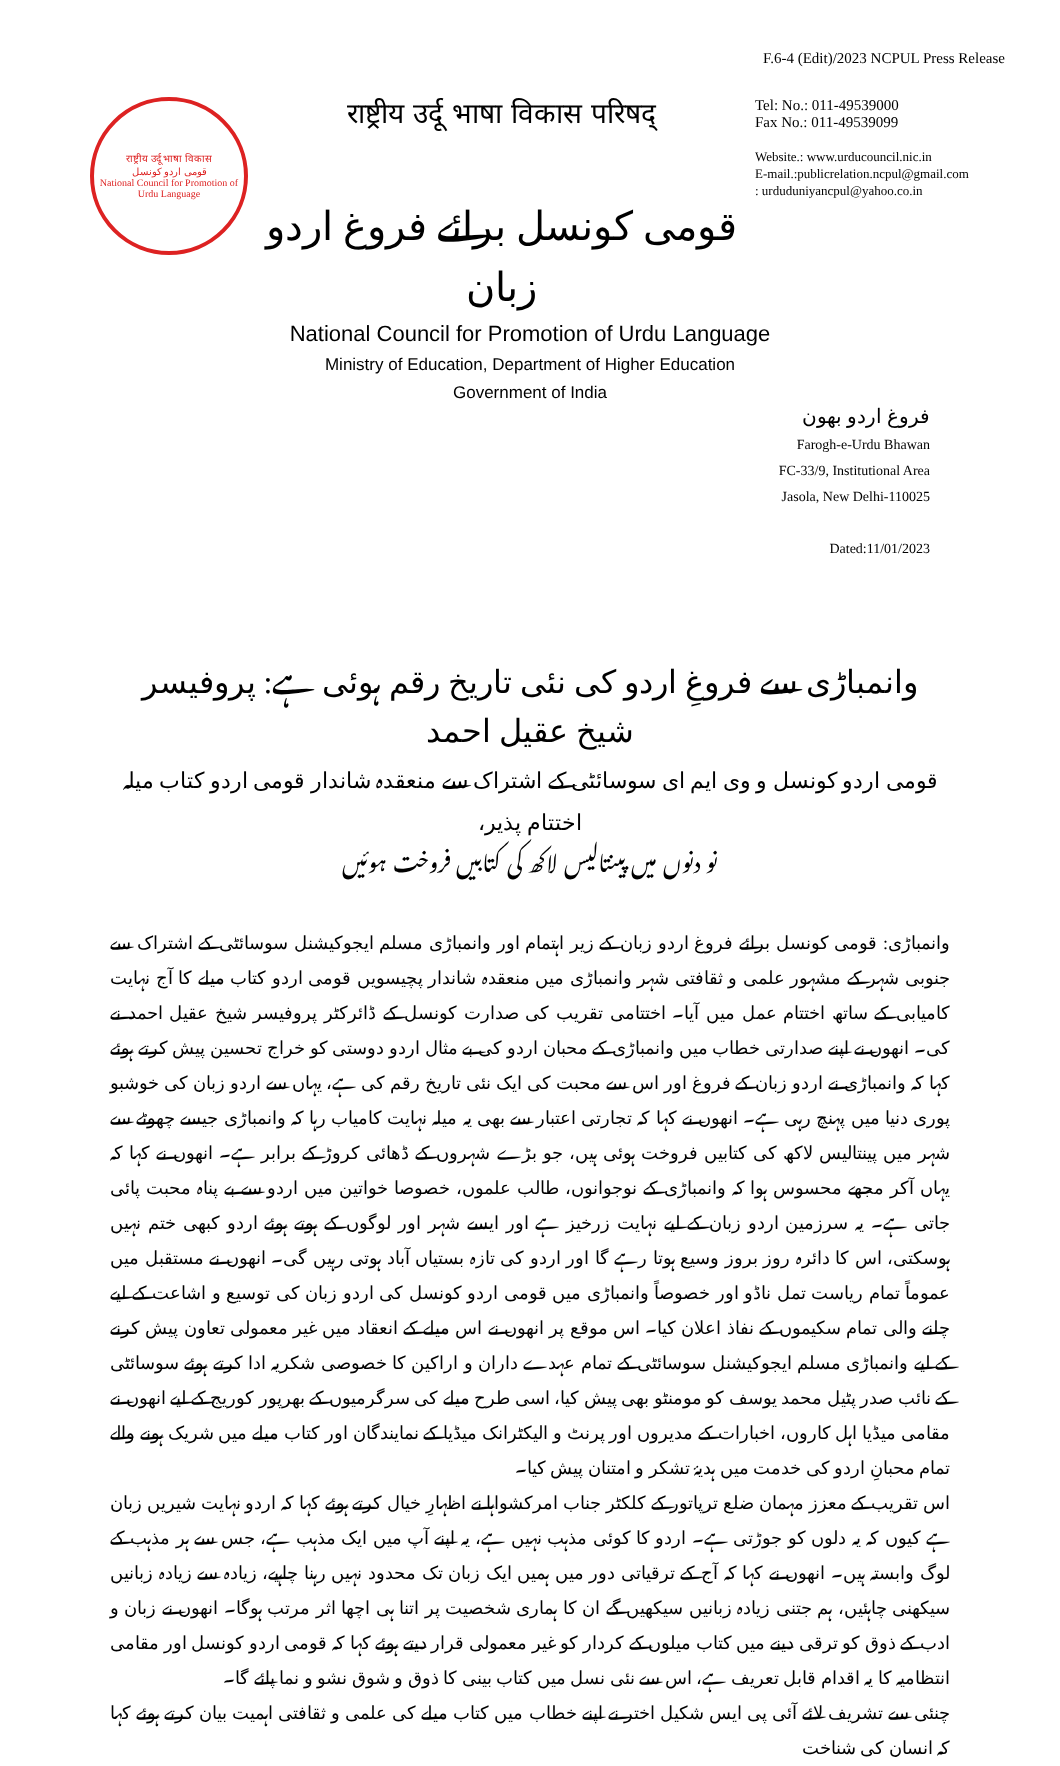F.6-4 (Edit)/2023 NCPUL Press Release
राष्ट्रीय उर्दू भाषा विकास
قومی اردو کونسل
National Council for Promotion of Urdu Language
राष्ट्रीय उर्दू भाषा विकास परिषद्
قومی کونسل برائے فروغ اردو زبان
Tel: No.: 011-49539000
Fax No.: 011-49539099
Website.: www.urducouncil.nic.in
E-mail.:publicrelation.ncpul@gmail.com
: urduduniyancpul@yahoo.co.in
National Council for Promotion of Urdu Language
Ministry of Education, Department of Higher Education
Government of India
فروغ اردو بھون
Farogh-e-Urdu Bhawan
FC-33/9, Institutional Area
Jasola, New Delhi-110025
Dated:11/01/2023
وانمباڑی سے فروغِ اردو کی نئی تاریخ رقم ہوئی ہے: پروفیسر شیخ عقیل احمد
قومی اردو کونسل و وی ایم ای سوسائٹی کے اشتراک سے منعقدہ شاندار قومی اردو کتاب میلہ اختتام پذیر،
نو دنوں میں پینتالیس لاکھ کی کتابیں فروخت ہوئیں
وانمباڑی: قومی کونسل برائے فروغ اردو زبان کے زیر اہتمام اور وانمباڑی مسلم ایجوکیشنل سوسائٹی کے اشتراک سے جنوبی شہر کے مشہور علمی و ثقافتی شہر وانمباڑی میں منعقدہ شاندار پچیسویں قومی اردو کتاب میلے کا آج نہایت کامیابی کے ساتھ اختتام عمل میں آیا۔ اختتامی تقریب کی صدارت کونسل کے ڈائرکٹر پروفیسر شیخ عقیل احمد نے کی۔ انھوں نے اپنے صدارتی خطاب میں وانمباڑی کے محبان اردو کی بے مثال اردو دوستی کو خراج تحسین پیش کرتے ہوئے کہا کہ وانمباڑی نے اردو زبان کے فروغ اور اس سے محبت کی ایک نئی تاریخ رقم کی ہے، یہاں سے اردو زبان کی خوشبو پوری دنیا میں پہنچ رہی ہے۔ انھوں نے کہا کہ تجارتی اعتبار سے بھی یہ میلہ نہایت کامیاب رہا کہ وانمباڑی جیسے چھوٹے سے شہر میں پینتالیس لاکھ کی کتابیں فروخت ہوئی ہیں، جو بڑے شہروں کے ڈھائی کروڑ کے برابر ہے۔ انھوں نے کہا کہ یہاں آکر مجھے محسوس ہوا کہ وانمباڑی کے نوجوانوں، طالب علموں، خصوصا خواتین میں اردو سے بے پناہ محبت پائی جاتی ہے۔ یہ سرزمین اردو زبان کے لیے نہایت زرخیز ہے اور ایسے شہر اور لوگوں کے ہوتے ہوئے اردو کبھی ختم نہیں ہوسکتی، اس کا دائرہ روز بروز وسیع ہوتا رہے گا اور اردو کی تازہ بستیاں آباد ہوتی رہیں گی۔ انھوں نے مستقبل میں عموماً تمام ریاست تمل ناڈو اور خصوصاً وانمباڑی میں قومی اردو کونسل کی اردو زبان کی توسیع و اشاعت کے لیے چلنے والی تمام سکیموں کے نفاذ اعلان کیا۔ اس موقع پر انھوں نے اس میلے کے انعقاد میں غیر معمولی تعاون پیش کرنے کے لیے وانمباڑی مسلم ایجوکیشنل سوسائٹی کے تمام عہدے داران و اراکین کا خصوصی شکریہ ادا کرتے ہوئے سوسائٹی کے نائب صدر پٹیل محمد یوسف کو مومنٹو بھی پیش کیا، اسی طرح میلے کی سرگرمیوں کے بھرپور کوریج کے لیے انھوں نے مقامی میڈیا اہل کاروں، اخبارات کے مدیروں اور پرنٹ و الیکٹرانک میڈیا کے نمایندگان اور کتاب میلے میں شریک ہونے والے تمام محبانِ اردو کی خدمت میں ہدیۂ تشکر و امتنان پیش کیا۔
اس تقریب کے معزز مہمان ضلع ترپاتور کے کلکٹر جناب امرکشواہا نے اظہارِ خیال کرتے ہوئے کہا کہ اردو نہایت شیریں زبان ہے کیوں کہ یہ دلوں کو جوڑتی ہے۔ اردو کا کوئی مذہب نہیں ہے، یہ اپنے آپ میں ایک مذہب ہے، جس سے ہر مذہب کے لوگ وابستہ ہیں۔ انھوں نے کہا کہ آج کے ترقیاتی دور میں ہمیں ایک زبان تک محدود نہیں رہنا چاہیے، زیادہ سے زیادہ زبانیں سیکھنی چاہئیں، ہم جتنی زیادہ زبانیں سیکھیں گے ان کا ہماری شخصیت پر اتنا ہی اچھا اثر مرتب ہوگا۔ انھوں نے زبان و ادب کے ذوق کو ترقی دینے میں کتاب میلوں کے کردار کو غیر معمولی قرار دیتے ہوئے کہا کہ قومی اردو کونسل اور مقامی انتظامیہ کا یہ اقدام قابل تعریف ہے، اس سے نئی نسل میں کتاب بینی کا ذوق و شوق نشو و نما پائے گا۔
چنئی سے تشریف لائے آئی پی ایس شکیل اختر نے اپنے خطاب میں کتاب میلے کی علمی و ثقافتی اہمیت بیان کرتے ہوئے کہا کہ انسان کی شناخت